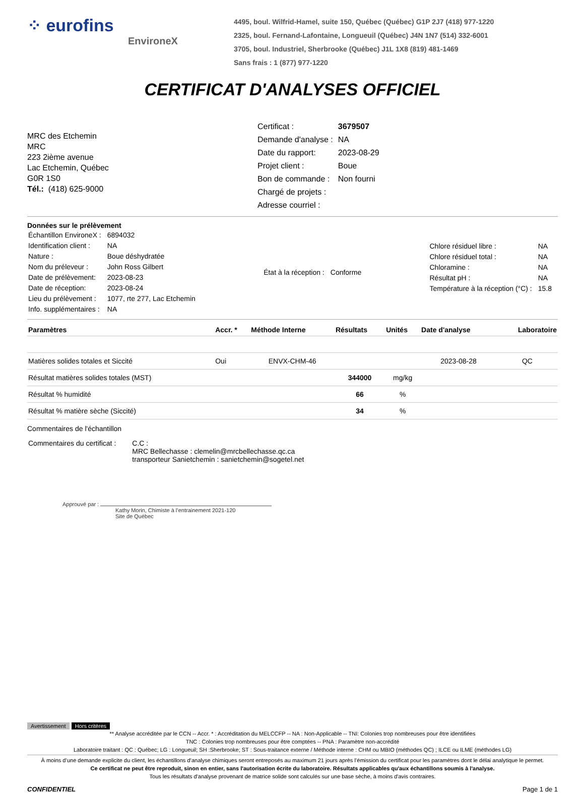⁘ eurofins
EnvironeX
4495, boul. Wilfrid-Hamel, suite 150, Québec (Québec) G1P 2J7 (418) 977-1220
2325, boul. Fernand-Lafontaine, Longueuil (Québec) J4N 1N7 (514) 332-6001
3705, boul. Industriel, Sherbrooke (Québec) J1L 1X8 (819) 481-1469
Sans frais : 1 (877) 977-1220
CERTIFICAT D'ANALYSES OFFICIEL
MRC des Etchemin
MRC
223 2ième avenue
Lac Etchemin, Québec
G0R 1S0
Tél.: (418) 625-9000
| Certificat : | 3679507 |
| Demande d'analyse : | NA |
| Date du rapport: | 2023-08-29 |
| Projet client : | Boue |
| Bon de commande : | Non fourni |
| Chargé de projets : | |
| Adresse courriel : | |
Données sur le prélèvement
| Échantillon EnvironeX : | 6894032 |
| Identification client : | NA |
| Nature : | Boue déshydratée |
| Nom du préleveur : | John Ross Gilbert |
| Date de prélèvement: | 2023-08-23 |
| Date de réception: | 2023-08-24 |
| Lieu du prélèvement : | 1077, rte 277, Lac Etchemin |
| Info. supplémentaires : | NA |
| État à la réception : | Conforme |
| Chlore résiduel libre : | NA |
| Chlore résiduel total : | NA |
| Chloramine : | NA |
| Résultat pH : | NA |
| Température à la réception (°C) : | 15.8 |
| Paramètres | Accr. * | Méthode Interne | Résultats | Unités | Date d'analyse | Laboratoire |
| --- | --- | --- | --- | --- | --- | --- |
| Matières solides totales et Siccité | Oui | ENVX-CHM-46 | | | 2023-08-28 | QC |
| Résultat matières solides totales (MST) | | | 344000 | mg/kg | | |
| Résultat % humidité | | | 66 | % | | |
| Résultat % matière sèche (Siccité) | | | 34 | % | | |
Commentaires de l'échantillon
| Commentaires du certificat : | C.C : MRC Bellechasse : clemelin@mrcbellechasse.qc.ca transporteur Sanietchemin : sanietchemin@sogetel.net |
Approuvé par :
Kathy Morin, Chimiste à l’entrainement 2021-120
Site de Québec
Avertissement Hors critères
** Analyse accréditée par le CCN -- Accr. * : Accréditation du MELCCFP -- NA : Non-Applicable -- TNI: Colonies trop nombreuses pour être identifiées
TNC : Colonies trop nombreuses pour être comptées -- PNA : Paramètre non-accrédité
Laboratoire traitant : QC : Québec; LG : Longueuil; SH :Sherbrooke; ST : Sous-traitance externe / Méthode interne : CHM ou MBIO (méthodes QC) ; ILCE ou ILME (méthodes LG)
À moins d’une demande explicite du client, les échantillons d’analyse chimiques seront entreposés au maximum 21 jours après l’émission du certificat pour les paramètres dont le délai analytique le permet.
Ce certificat ne peut être reproduit, sinon en entier, sans l'autorisation écrite du laboratoire. Résultats applicables qu'aux échantillons soumis à l'analyse.
Tous les résultats d'analyse provenant de matrice solide sont calculés sur une base sèche, à moins d'avis contraires.
CONFIDENTIEL Page 1 de 1